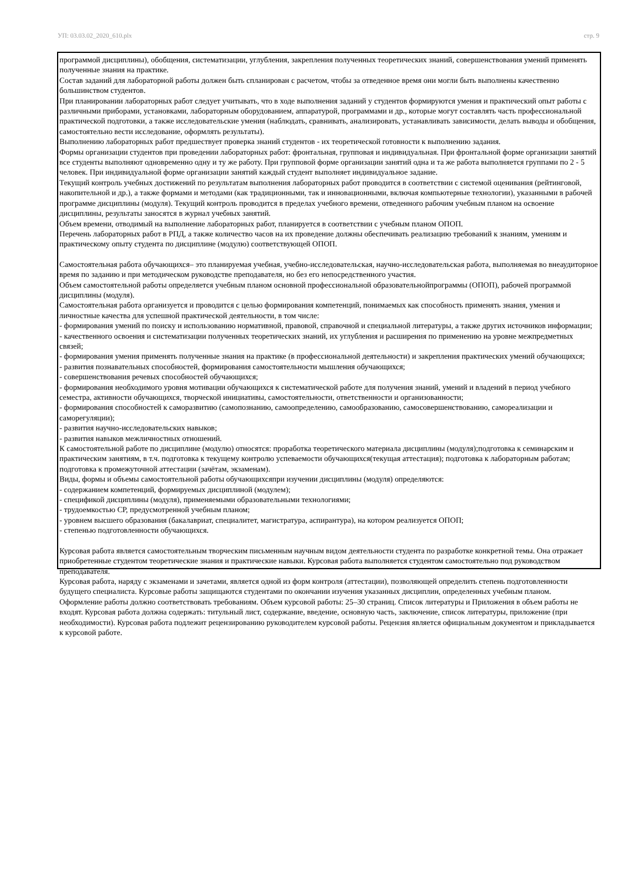УП: 03.03.02_2020_610.plx стр. 9
программой дисциплины), обобщения, систематизации, углубления, закрепления полученных теоретических знаний, совершенствования умений применять полученные знания на практике.
Состав заданий для лабораторной работы должен быть спланирован с расчетом, чтобы за отведенное время они могли быть выполнены качественно большинством студентов.
При планировании лабораторных работ следует учитывать, что в ходе выполнения заданий у студентов формируются умения и практический опыт работы с различными приборами, установками, лабораторным оборудованием, аппаратурой, программами и др., которые могут составлять часть профессиональной практической подготовки, а также исследовательские умения (наблюдать, сравнивать, анализировать, устанавливать зависимости, делать выводы и обобщения, самостоятельно вести исследование, оформлять результаты).
Выполнению лабораторных работ предшествует проверка знаний студентов - их теоретической готовности к выполнению задания.
Формы организации студентов при проведении лабораторных работ: фронтальная, групповая и индивидуальная. При фронтальной форме организации занятий все студенты выполняют одновременно одну и ту же работу. При групповой форме организации занятий одна и та же работа выполняется группами по 2 - 5 человек. При индивидуальной форме организации занятий каждый студент выполняет индивидуальное задание.
Текущий контроль учебных достижений по результатам выполнения лабораторных работ проводится в соответствии с системой оценивания (рейтинговой, накопительной и др.), а также формами и методами (как традиционными, так и инновационными, включая компьютерные технологии), указанными в рабочей программе дисциплины (модуля). Текущий контроль проводится в пределах учебного времени, отведенного рабочим учебным планом на освоение дисциплины, результаты заносятся в журнал учебных занятий.
Объем времени, отводимый на выполнение лабораторных работ, планируется в соответствии с учебным планом ОПОП.
Перечень лабораторных работ в РПД, а также количество часов на их проведение должны обеспечивать реализацию требований к знаниям, умениям и практическому опыту студента по дисциплине (модулю) соответствующей ОПОП.
Самостоятельная работа обучающихся– это планируемая учебная, учебно-исследовательская, научно-исследовательская работа, выполняемая во внеаудиторное время по заданию и при методическом руководстве преподавателя, но без его непосредственного участия.
Объем самостоятельной работы определяется учебным планом основной профессиональной образовательнойпрограммы (ОПОП), рабочей программой дисциплины (модуля).
Самостоятельная работа организуется и проводится с целью формирования компетенций, понимаемых как способность применять знания, умения и личностные качества для успешной практической деятельности, в том числе:
- формирования умений по поиску и использованию нормативной, правовой, справочной и специальной литературы, а также других источников информации;
- качественного освоения и систематизации полученных теоретических знаний, их углубления и расширения по применению на уровне межпредметных связей;
- формирования умения применять полученные знания на практике (в профессиональной деятельности) и закрепления практических умений обучающихся;
- развития познавательных способностей, формирования самостоятельности мышления обучающихся;
- совершенствования речевых способностей обучающихся;
- формирования необходимого уровня мотивации обучающихся к систематической работе для получения знаний, умений и владений в период учебного семестра, активности обучающихся, творческой инициативы, самостоятельности, ответственности и организованности;
- формирования способностей к саморазвитию (самопознанию, самоопределению, самообразованию, самосовершенствованию, самореализации и саморегуляции);
- развития научно-исследовательских навыков;
- развития навыков межличностных отношений.
К самостоятельной работе по дисциплине (модулю) относятся: проработка теоретического материала дисциплины (модуля);подготовка к семинарским и практическим занятиям, в т.ч. подготовка к текущему контролю успеваемости обучающихся(текущая аттестация); подготовка к лабораторным работам; подготовка к промежуточной аттестации (зачётам, экзаменам).
Виды, формы и объемы самостоятельной работы обучающихсяпри изучении дисциплины (модуля) определяются:
- содержанием компетенций, формируемых дисциплиной (модулем);
- спецификой дисциплины (модуля), применяемыми образовательными технологиями;
- трудоемкостью СР, предусмотренной учебным планом;
- уровнем высшего образования (бакалавриат, специалитет, магистратура, аспирантура), на котором реализуется ОПОП;
- степенью подготовленности обучающихся.
Курсовая работа является самостоятельным творческим письменным научным видом деятельности студента по разработке конкретной темы. Она отражает приобретенные студентом теоретические знания и практические навыки. Курсовая работа выполняется студентом самостоятельно под руководством преподавателя.
Курсовая работа, наряду с экзаменами и зачетами, является одной из форм контроля (аттестации), позволяющей определить степень подготовленности будущего специалиста. Курсовые работы защищаются студентами по окончании изучения указанных дисциплин, определенных учебным планом.
Оформление работы должно соответствовать требованиям. Объем курсовой работы: 25–30 страниц. Список литературы и Приложения в объем работы не входят. Курсовая работа должна содержать: титульный лист, содержание, введение, основную часть, заключение, список литературы, приложение (при необходимости). Курсовая работа подлежит рецензированию руководителем курсовой работы. Рецензия является официальным документом и прикладывается к курсовой работе.